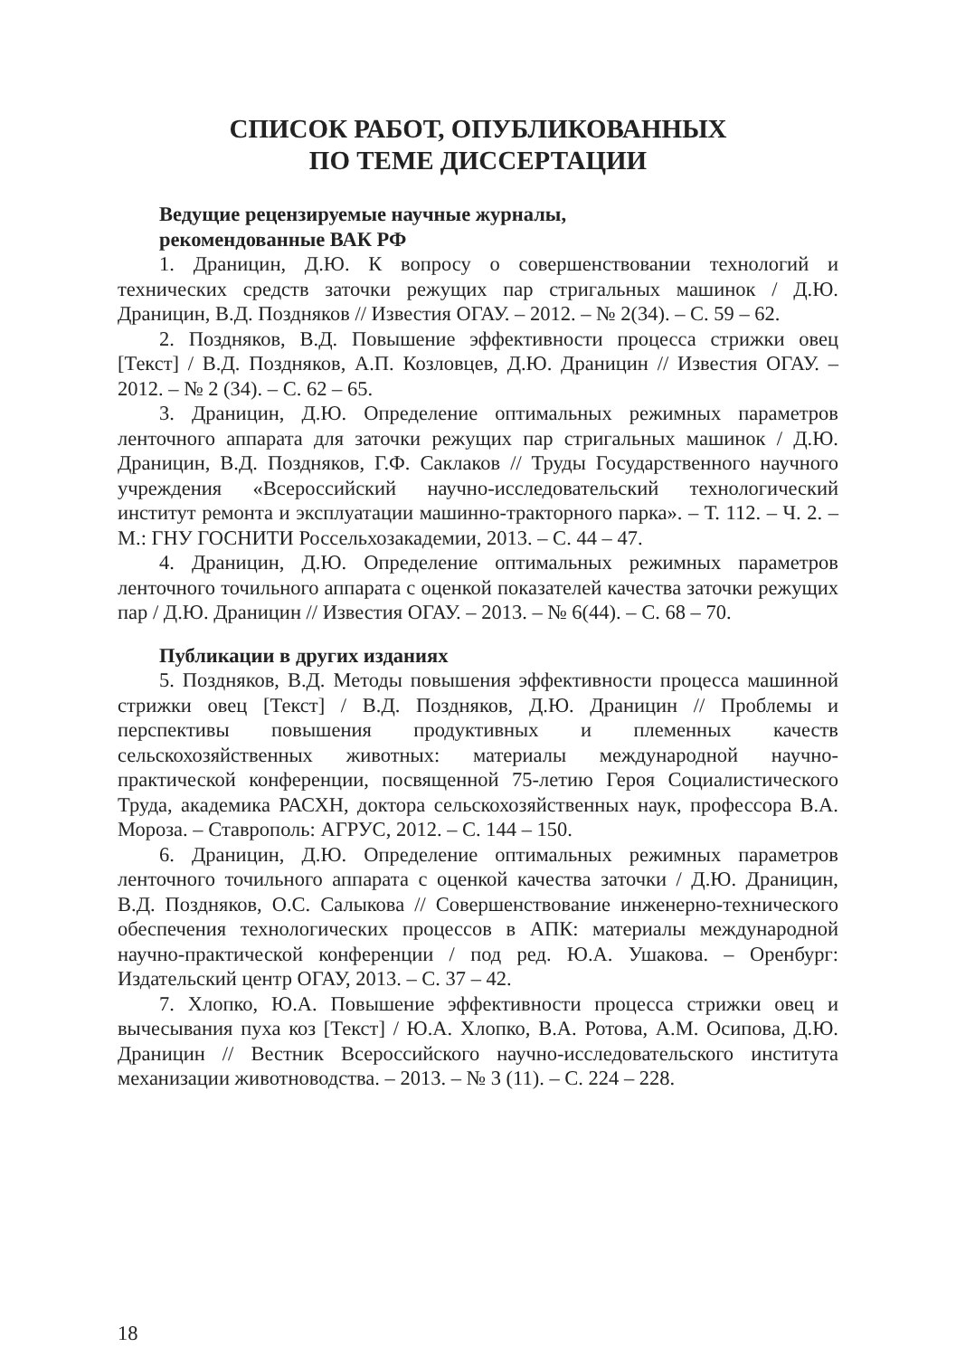СПИСОК РАБОТ, ОПУБЛИКОВАННЫХ
ПО ТЕМЕ ДИССЕРТАЦИИ
Ведущие рецензируемые научные журналы,
рекомендованные ВАК РФ
1. Драницин, Д.Ю. К вопросу о совершенствовании технологий и технических средств заточки режущих пар стригальных машинок / Д.Ю. Драницин, В.Д. Поздняков // Известия ОГАУ. – 2012. – № 2(34). – С. 59 – 62.
2. Поздняков, В.Д. Повышение эффективности процесса стрижки овец [Текст] / В.Д. Поздняков, А.П. Козловцев, Д.Ю. Драницин // Известия ОГАУ. – 2012. – № 2 (34). – С. 62 – 65.
3. Драницин, Д.Ю. Определение оптимальных режимных параметров ленточного аппарата для заточки режущих пар стригальных машинок / Д.Ю. Драницин, В.Д. Поздняков, Г.Ф. Саклаков // Труды Государственного научного учреждения «Всероссийский научно-исследовательский технологический институт ремонта и эксплуатации машинно-тракторного парка». – Т. 112. – Ч. 2. – М.: ГНУ ГОСНИТИ Россельхозакадемии, 2013. – С. 44 – 47.
4. Драницин, Д.Ю. Определение оптимальных режимных параметров ленточного точильного аппарата с оценкой показателей качества заточки режущих пар / Д.Ю. Драницин // Известия ОГАУ. – 2013. – № 6(44). – С. 68 – 70.
Публикации в других изданиях
5. Поздняков, В.Д. Методы повышения эффективности процесса машинной стрижки овец [Текст] / В.Д. Поздняков, Д.Ю. Драницин // Проблемы и перспективы повышения продуктивных и племенных качеств сельскохозяйственных животных: материалы международной научно-практической конференции, посвященной 75-летию Героя Социалистического Труда, академика РАСХН, доктора сельскохозяйственных наук, профессора В.А. Мороза. – Ставрополь: АГРУС, 2012. – С. 144 – 150.
6. Драницин, Д.Ю. Определение оптимальных режимных параметров ленточного точильного аппарата с оценкой качества заточки / Д.Ю. Драницин, В.Д. Поздняков, О.С. Салыкова // Совершенствование инженерно-технического обеспечения технологических процессов в АПК: материалы международной научно-практической конференции / под ред. Ю.А. Ушакова. – Оренбург: Издательский центр ОГАУ, 2013. – С. 37 – 42.
7. Хлопко, Ю.А. Повышение эффективности процесса стрижки овец и вычесывания пуха коз [Текст] / Ю.А. Хлопко, В.А. Ротова, А.М. Осипова, Д.Ю. Драницин // Вестник Всероссийского научно-исследовательского института механизации животноводства. – 2013. – № 3 (11). – С. 224 – 228.
18